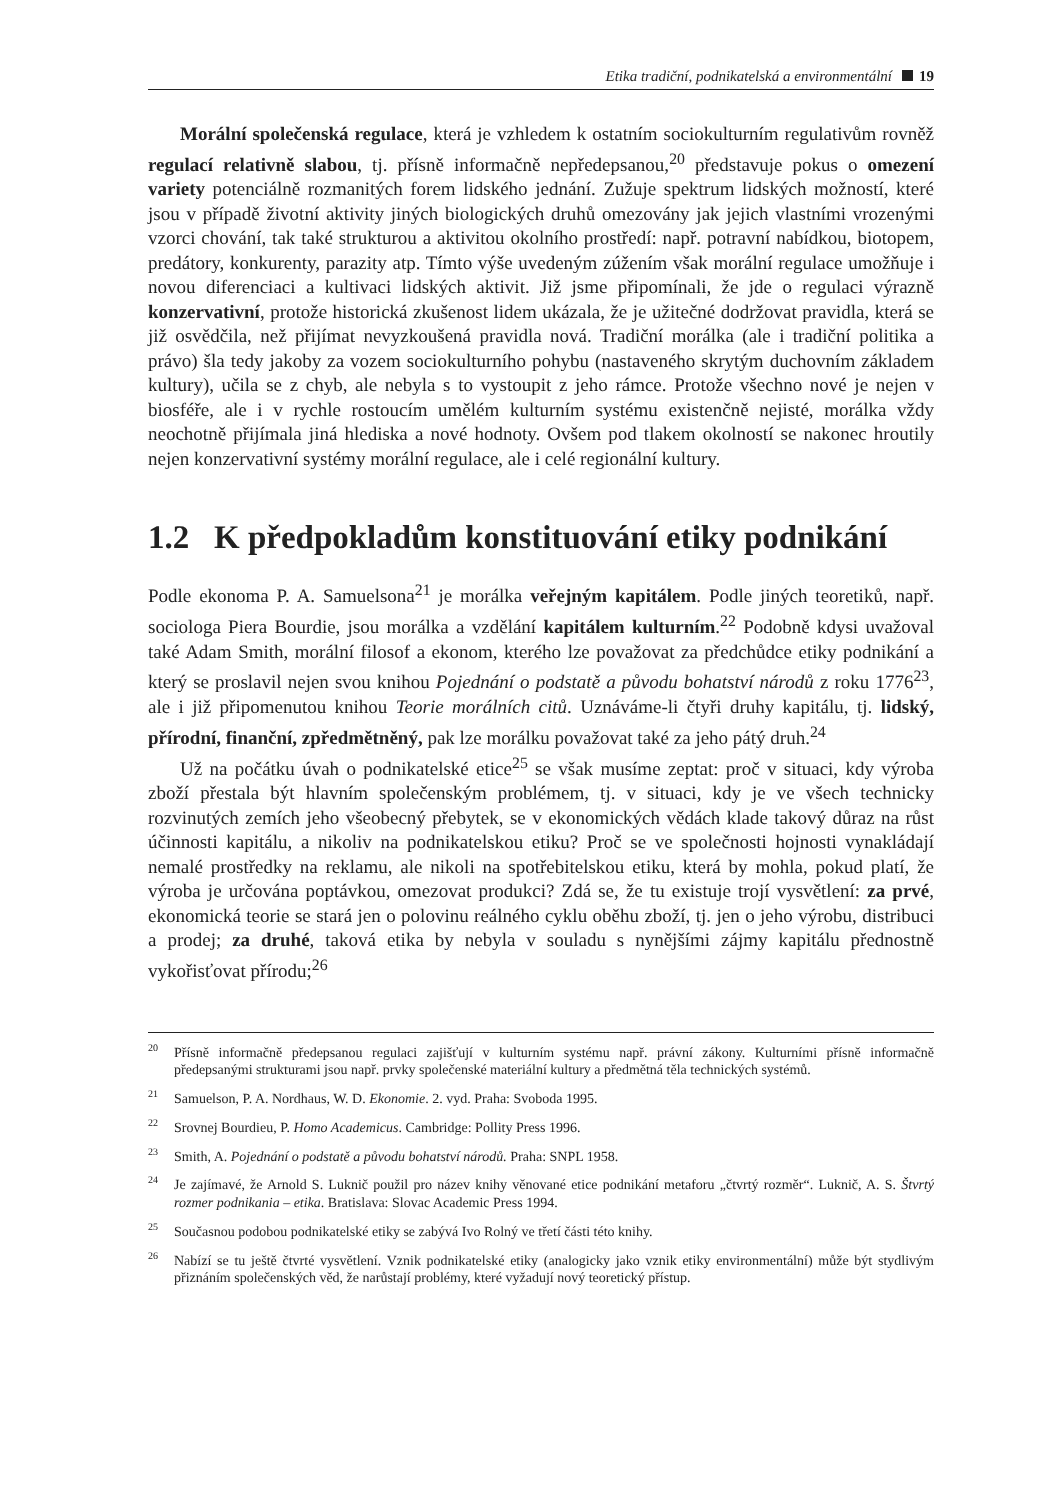Etika tradiční, podnikatelská a environmentální 19
Morální společenská regulace, která je vzhledem k ostatním sociokulturním regulativům rovněž regulací relativně slabou, tj. přísně informačně nepředepsanou,<sup>20</sup> představuje pokus o omezení variety potenciálně rozmanitých forem lidského jednání. Zužuje spektrum lidských možností, které jsou v případě životní aktivity jiných biologických druhů omezovány jak jejich vlastními vrozenými vzorci chování, tak také strukturou a aktivitou okolního prostředí: např. potravní nabídkou, biotopem, predátory, konkurenty, parazity atp. Tímto výše uvedeným zúžením však morální regulace umožňuje i novou diferenciaci a kultivaci lidských aktivit. Již jsme připomínali, že jde o regulaci výrazně konzervativní, protože historická zkušenost lidem ukázala, že je užitečné dodržovat pravidla, která se již osvědčila, než přijímat nevyzkoušená pravidla nová. Tradiční morálka (ale i tradiční politika a právo) šla tedy jakoby za vozem sociokulturního pohybu (nastaveného skrytým duchovním základem kultury), učila se z chyb, ale nebyla s to vystoupit z jeho rámce. Protože všechno nové je nejen v biosféře, ale i v rychle rostoucím umělém kulturním systému existenčně nejisté, morálka vždy neochotně přijímala jiná hlediska a nové hodnoty. Ovšem pod tlakem okolností se nakonec hroutily nejen konzervativní systémy morální regulace, ale i celé regionální kultury.
1.2 K předpokladům konstituování etiky podnikání
Podle ekonoma P. A. Samuelsona<sup>21</sup> je morálka veřejným kapitálem. Podle jiných teoretiků, např. sociologa Piera Bourdie, jsou morálka a vzdělání kapitálem kulturním.<sup>22</sup> Podobně kdysi uvažoval také Adam Smith, morální filosof a ekonom, kterého lze považovat za předchůdce etiky podnikání a který se proslavil nejen svou knihou Pojednání o podstatě a původu bohatství národů z roku 1776<sup>23</sup>, ale i již připomenutou knihou Teorie morálních citů. Uznáváme-li čtyři druhy kapitálu, tj. lidský, přírodní, finanční, zpředmětněný, pak lze morálku považovat také za jeho pátý druh.<sup>24</sup>
Už na počátku úvah o podnikatelské etice<sup>25</sup> se však musíme zeptat: proč v situaci, kdy výroba zboží přestala být hlavním společenským problémem, tj. v situaci, kdy je ve všech technicky rozvinutých zemích jeho všeobecný přebytek, se v ekonomických vědách klade takový důraz na růst účinnosti kapitálu, a nikoliv na podnikatelskou etiku? Proč se ve společnosti hojnosti vynakládají nemalé prostředky na reklamu, ale nikoli na spotřebitelskou etiku, která by mohla, pokud platí, že výroba je určována poptávkou, omezovat produkci? Zdá se, že tu existuje trojí vysvětlení: za prvé, ekonomická teorie se stará jen o polovinu reálného cyklu oběhu zboží, tj. jen o jeho výrobu, distribuci a prodej; za druhé, taková etika by nebyla v souladu s nynějšími zájmy kapitálu přednostně vykořisťovat přírodu;<sup>26</sup>
<sup>20</sup>Přísně informačně předepsanou regulaci zajišťují v kulturním systému např. právní zákony. Kulturními přísně informačně předepsanými strukturami jsou např. prvky společenské materiální kultury a předmětná těla technických systémů.
<sup>21</sup> Samuelson, P. A. Nordhaus, W. D. Ekonomie. 2. vyd. Praha: Svoboda 1995.
<sup>22</sup> Srovnej Bourdieu, P. Homo Academicus. Cambridge: Pollity Press 1996.
<sup>23</sup> Smith, A. Pojednání o podstatě a původu bohatství národů. Praha: SNPL 1958.
<sup>24</sup> Je zajímavé, že Arnold S. Luknič použil pro název knihy věnované etice podnikání metaforu „čtvrtý rozměr“. Luknič, A. S. Štvrtý rozmer podnikania – etika. Bratislava: Slovac Academic Press 1994.
<sup>25</sup> Současnou podobou podnikatelské etiky se zabývá Ivo Rolný ve třetí části této knihy.
<sup>26</sup> Nabízí se tu ještě čtvrté vysvětlení. Vznik podnikatelské etiky (analogicky jako vznik etiky environmentální) může být stydlivým přiznáním společenských věd, že narůstají problémy, které vyžadují nový teoretický přístup.